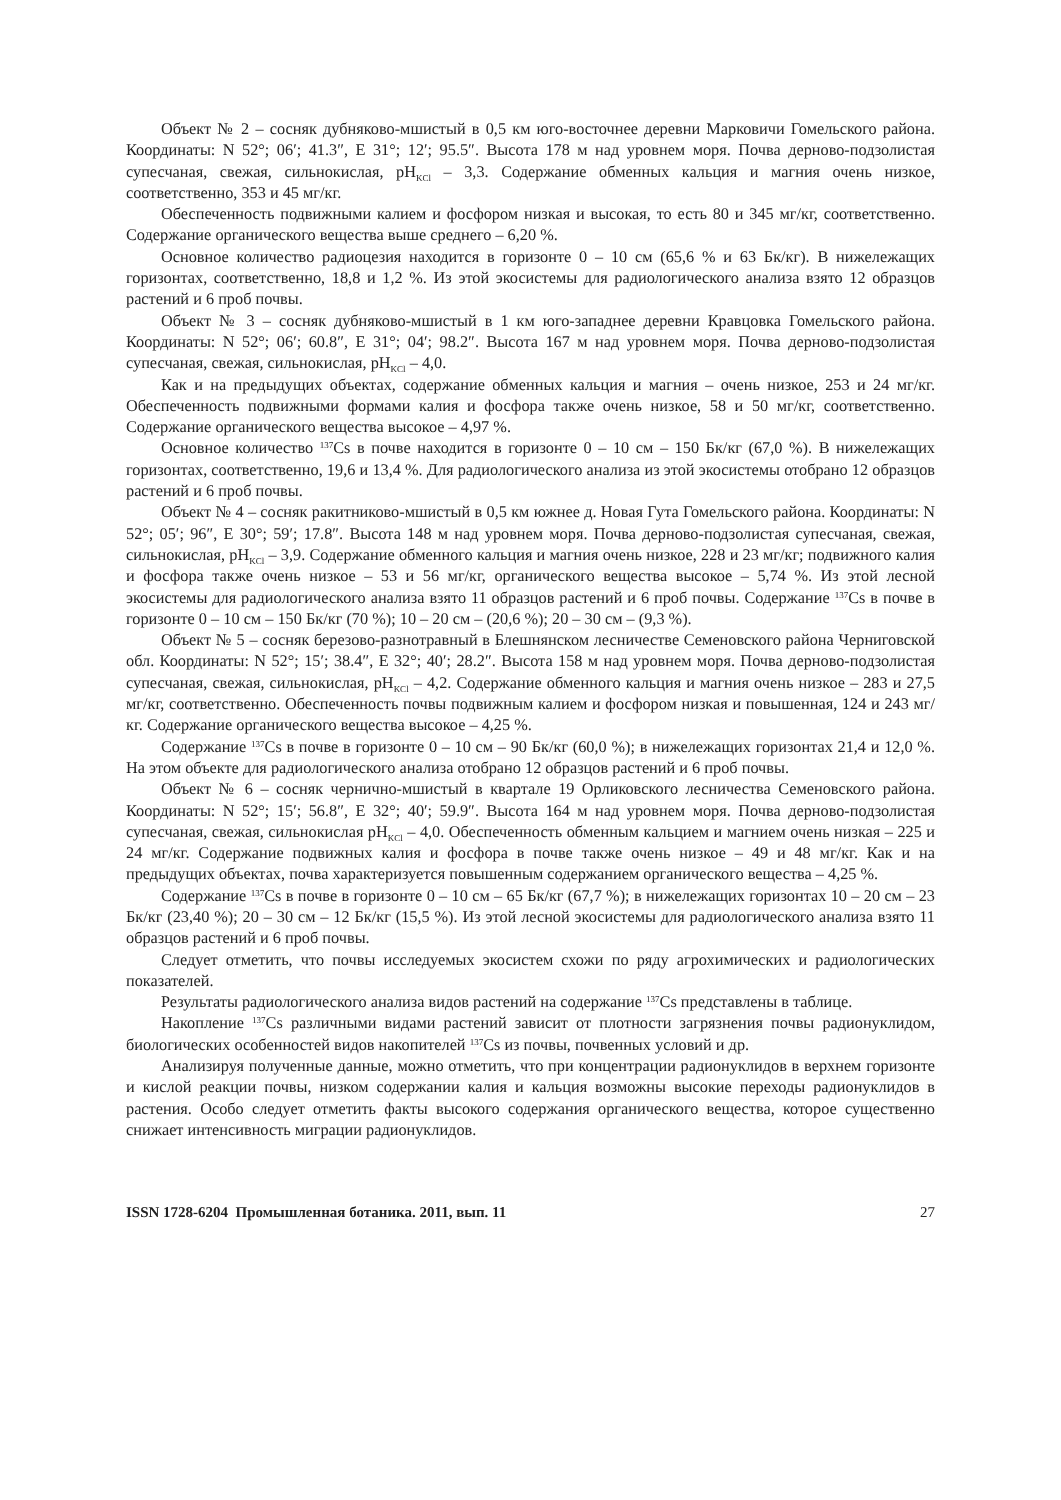Объект № 2 – сосняк дубняково-мшистый в 0,5 км юго-восточнее деревни Марковичи Гомельского района. Координаты: N 52°; 06′; 41.3″, E 31°; 12′; 95.5″. Высота 178 м над уровнем моря. Почва дерново-подзолистая супесчаная, свежая, сильнокислая, pH<sub>KCl</sub> – 3,3. Содержание обменных кальция и магния очень низкое, соответственно, 353 и 45 мг/кг.
Обеспеченность подвижными калием и фосфором низкая и высокая, то есть 80 и 345 мг/кг, соответственно. Содержание органического вещества выше среднего – 6,20 %.
Основное количество радиоцезия находится в горизонте 0 – 10 см (65,6 % и 63 Бк/кг). В нижележащих горизонтах, соответственно, 18,8 и 1,2 %. Из этой экосистемы для радиологического анализа взято 12 образцов растений и 6 проб почвы.
Объект № 3 – сосняк дубняково-мшистый в 1 км юго-западнее деревни Кравцовка Гомельского района. Координаты: N 52°; 06′; 60.8″, E 31°; 04′; 98.2″. Высота 167 м над уровнем моря. Почва дерново-подзолистая супесчаная, свежая, сильнокислая, pH<sub>KCl</sub> – 4,0.
Как и на предыдущих объектах, содержание обменных кальция и магния – очень низкое, 253 и 24 мг/кг. Обеспеченность подвижными формами калия и фосфора также очень низкое, 58 и 50 мг/кг, соответственно. Содержание органического вещества высокое – 4,97 %.
Основное количество <sup>137</sup>Cs в почве находится в горизонте 0 – 10 см – 150 Бк/кг (67,0 %). В нижележащих горизонтах, соответственно, 19,6 и 13,4 %. Для радиологического анализа из этой экосистемы отобрано 12 образцов растений и 6 проб почвы.
Объект № 4 – сосняк ракитниково-мшистый в 0,5 км южнее д. Новая Гута Гомельского района. Координаты: N 52°; 05′; 96″, E 30°; 59′; 17.8″. Высота 148 м над уровнем моря. Почва дерново-подзолистая супесчаная, свежая, сильнокислая, pH<sub>KCl</sub> – 3,9. Содержание обменного кальция и магния очень низкое, 228 и 23 мг/кг; подвижного калия и фосфора также очень низкое – 53 и 56 мг/кг, органического вещества высокое – 5,74 %. Из этой лесной экосистемы для радиологического анализа взято 11 образцов растений и 6 проб почвы. Содержание <sup>137</sup>Cs в почве в горизонте 0 – 10 см – 150 Бк/кг (70 %); 10 – 20 см – (20,6 %); 20 – 30 см – (9,3 %).
Объект № 5 – сосняк березово-разнотравный в Блешнянском лесничестве Семеновского района Черниговской обл. Координаты: N 52°; 15′; 38.4″, E 32°; 40′; 28.2″. Высота 158 м над уровнем моря. Почва дерново-подзолистая супесчаная, свежая, сильнокислая, pH<sub>KCl</sub> – 4,2. Содержание обменного кальция и магния очень низкое – 283 и 27,5 мг/кг, соответственно. Обеспеченность почвы подвижным калием и фосфором низкая и повышенная, 124 и 243 мг/кг. Содержание органического вещества высокое – 4,25 %.
Содержание <sup>137</sup>Cs в почве в горизонте 0 – 10 см – 90 Бк/кг (60,0 %); в нижележащих горизонтах 21,4 и 12,0 %. На этом объекте для радиологического анализа отобрано 12 образцов растений и 6 проб почвы.
Объект № 6 – сосняк чернично-мшистый в квартале 19 Орликовского лесничества Семеновского района. Координаты: N 52°; 15′; 56.8″, E 32°; 40′; 59.9″. Высота 164 м над уровнем моря. Почва дерново-подзолистая супесчаная, свежая, сильнокислая pH<sub>KCl</sub> – 4,0. Обеспеченность обменным кальцием и магнием очень низкая – 225 и 24 мг/кг. Содержание подвижных калия и фосфора в почве также очень низкое – 49 и 48 мг/кг. Как и на предыдущих объектах, почва характеризуется повышенным содержанием органического вещества – 4,25 %.
Содержание <sup>137</sup>Cs в почве в горизонте 0 – 10 см – 65 Бк/кг (67,7 %); в нижележащих горизонтах 10 – 20 см – 23 Бк/кг (23,40 %); 20 – 30 см – 12 Бк/кг (15,5 %). Из этой лесной экосистемы для радиологического анализа взято 11 образцов растений и 6 проб почвы.
Следует отметить, что почвы исследуемых экосистем схожи по ряду агрохимических и радиологических показателей.
Результаты радиологического анализа видов растений на содержание <sup>137</sup>Cs представлены в таблице.
Накопление <sup>137</sup>Cs различными видами растений зависит от плотности загрязнения почвы радионуклидом, биологических особенностей видов накопителей <sup>137</sup>Cs из почвы, почвенных условий и др.
Анализируя полученные данные, можно отметить, что при концентрации радионуклидов в верхнем горизонте и кислой реакции почвы, низком содержании калия и кальция возможны высокие переходы радионуклидов в растения. Особо следует отметить факты высокого содержания органического вещества, которое существенно снижает интенсивность миграции радионуклидов.
ISSN 1728-6204 Промышленная ботаника. 2011, вып. 11 27